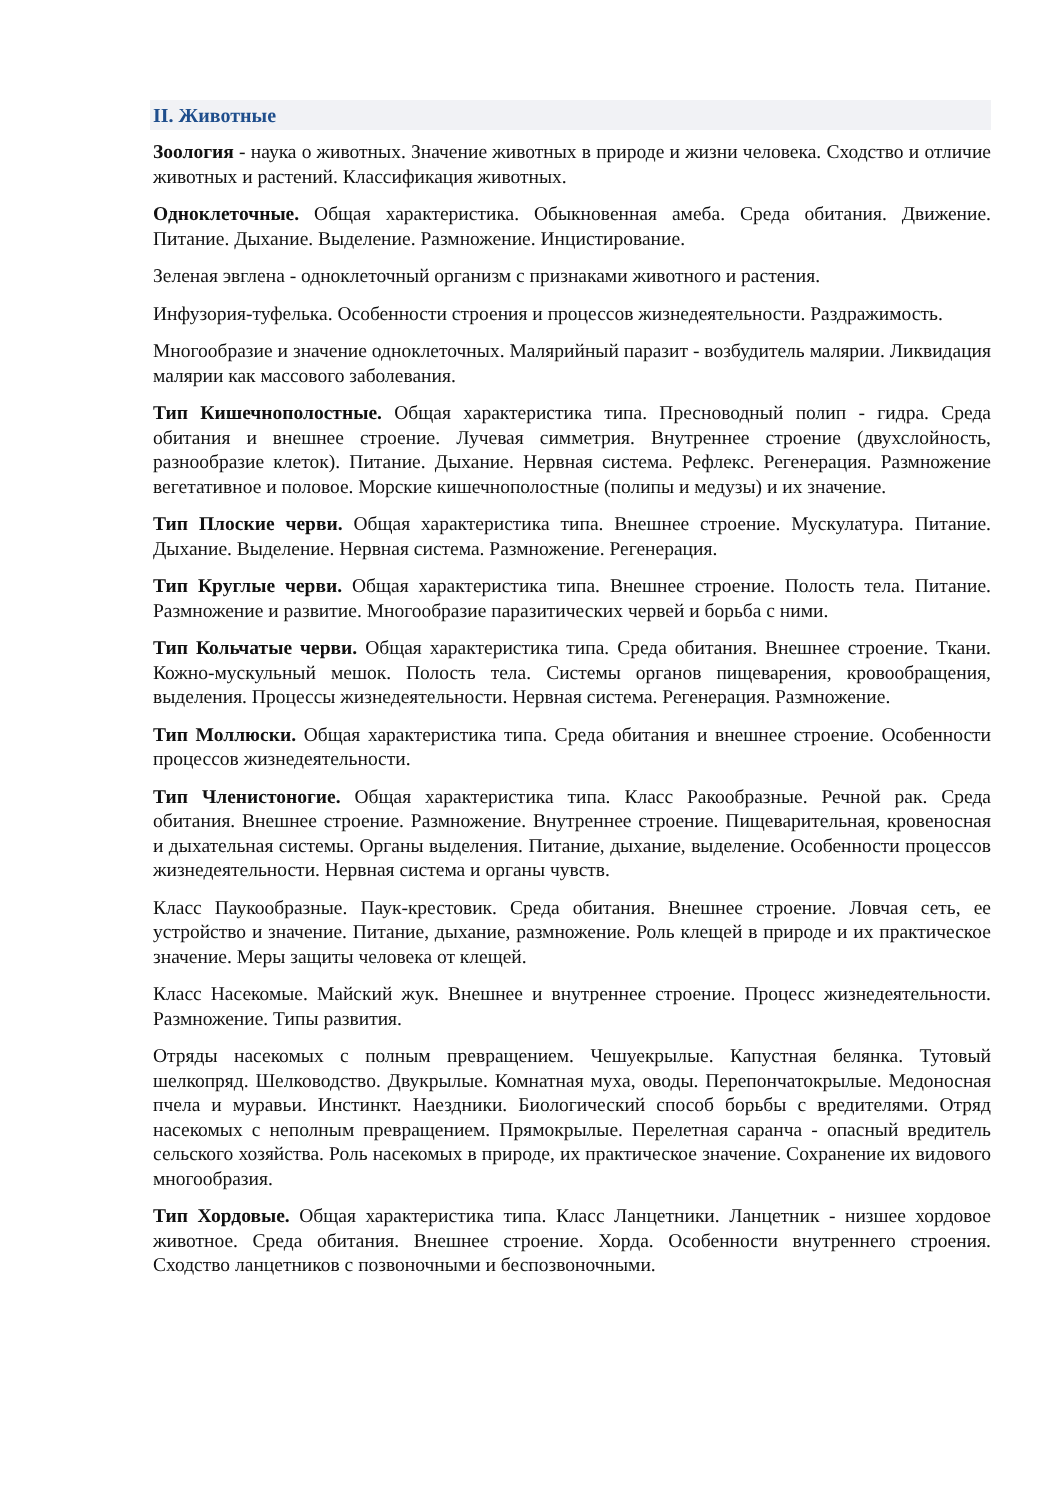II. Животные
Зоология - наука о животных. Значение животных в природе и жизни человека. Сходство и отличие животных и растений. Классификация животных.
Одноклеточные. Общая характеристика. Обыкновенная амеба. Среда обитания. Движение. Питание. Дыхание. Выделение. Размножение. Инцистирование.
Зеленая эвглена - одноклеточный организм с признаками животного и растения.
Инфузория-туфелька. Особенности строения и процессов жизнедеятельности. Раздражимость.
Многообразие и значение одноклеточных. Малярийный паразит - возбудитель малярии. Ликвидация малярии как массового заболевания.
Тип Кишечнополостные. Общая характеристика типа. Пресноводный полип - гидра. Среда обитания и внешнее строение. Лучевая симметрия. Внутреннее строение (двухслойность, разнообразие клеток). Питание. Дыхание. Нервная система. Рефлекс. Регенерация. Размножение вегетативное и половое. Морские кишечнополостные (полипы и медузы) и их значение.
Тип Плоские черви. Общая характеристика типа. Внешнее строение. Мускулатура. Питание. Дыхание. Выделение. Нервная система. Размножение. Регенерация.
Тип Круглые черви. Общая характеристика типа. Внешнее строение. Полость тела. Питание. Размножение и развитие. Многообразие паразитических червей и борьба с ними.
Тип Кольчатые черви. Общая характеристика типа. Среда обитания. Внешнее строение. Ткани. Кожно-мускульный мешок. Полость тела. Системы органов пищеварения, кровообращения, выделения. Процессы жизнедеятельности. Нервная система. Регенерация. Размножение.
Тип Моллюски. Общая характеристика типа. Среда обитания и внешнее строение. Особенности процессов жизнедеятельности.
Тип Членистоногие. Общая характеристика типа. Класс Ракообразные. Речной рак. Среда обитания. Внешнее строение. Размножение. Внутреннее строение. Пищеварительная, кровеносная и дыхательная системы. Органы выделения. Питание, дыхание, выделение. Особенности процессов жизнедеятельности. Нервная система и органы чувств.
Класс Паукообразные. Паук-крестовик. Среда обитания. Внешнее строение. Ловчая сеть, ее устройство и значение. Питание, дыхание, размножение. Роль клещей в природе и их практическое значение. Меры защиты человека от клещей.
Класс Насекомые. Майский жук. Внешнее и внутреннее строение. Процесс жизнедеятельности. Размножение. Типы развития.
Отряды насекомых с полным превращением. Чешуекрылые. Капустная белянка. Тутовый шелкопряд. Шелководство. Двукрылые. Комнатная муха, оводы. Перепончатокрылые. Медоносная пчела и муравьи. Инстинкт. Наездники. Биологический способ борьбы с вредителями. Отряд насекомых с неполным превращением. Прямокрылые. Перелетная саранча - опасный вредитель сельского хозяйства. Роль насекомых в природе, их практическое значение. Сохранение их видового многообразия.
Тип Хордовые. Общая характеристика типа. Класс Ланцетники. Ланцетник - низшее хордовое животное. Среда обитания. Внешнее строение. Хорда. Особенности внутреннего строения. Сходство ланцетников с позвоночными и беспозвоночными.